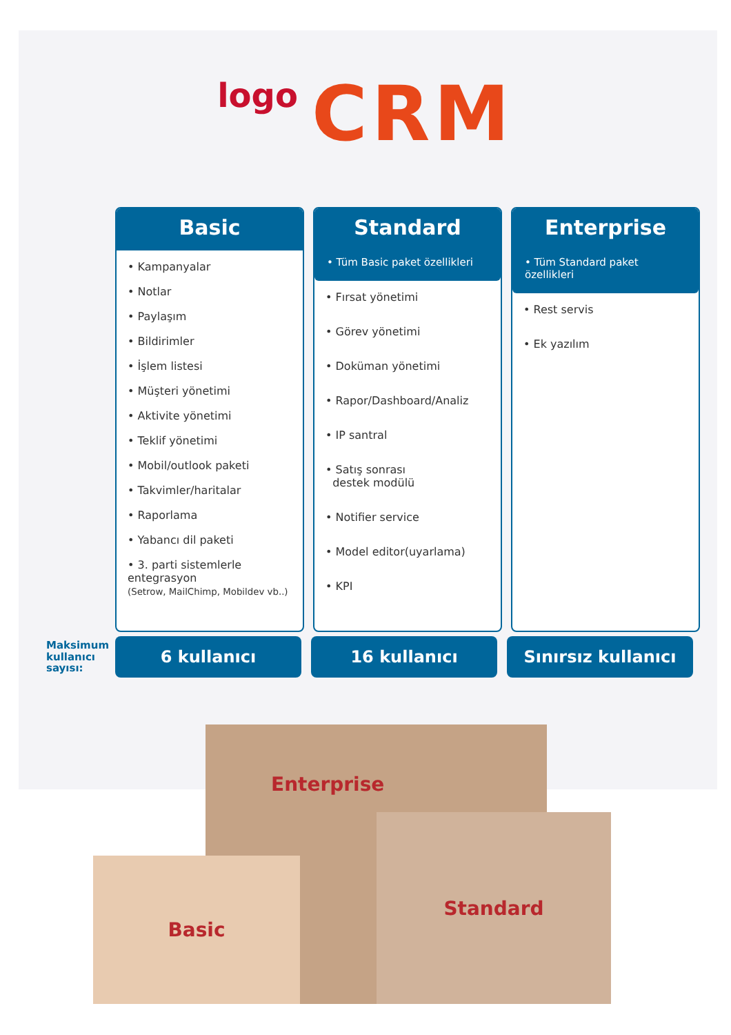logo CRM
Basic
• Kampanyalar
• Notlar
• Paylaşım
• Bildirimler
• İşlem listesi
• Müşteri yönetimi
• Aktivite yönetimi
• Teklif yönetimi
• Mobil/outlook paketi
• Takvimler/haritalar
• Raporlama
• Yabancı dil paketi
• 3. parti sistemlerle entegrasyon
(Setrow, MailChimp, Mobildev vb..)
Standard
• Tüm Basic paket özellikleri
• Fırsat yönetimi
• Görev yönetimi
• Doküman yönetimi
• Rapor/Dashboard/Analiz
• IP santral
• Satış sonrası
destek modülü
• Notifier service
• Model editor(uyarlama)
• KPI
Enterprise
• Tüm Standard paket özellikleri
• Rest servis
• Ek yazılım
Maksimum kullanıcı sayısı:
6 kullanıcı 16 kullanıcı Sınırsız kullanıcı
Enterprise
Standard
Basic